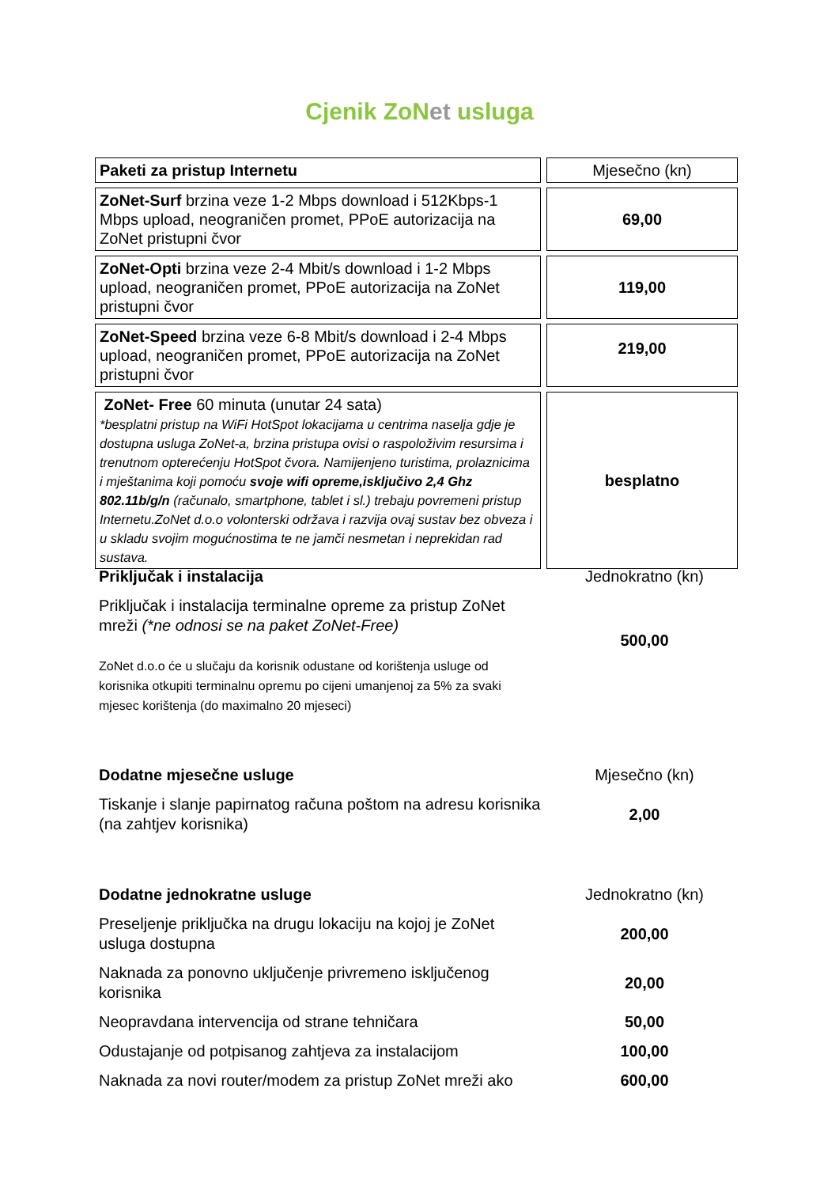Cjenik ZoNet usluga
| Paketi za pristup Internetu | Mjesečno (kn) |
| ZoNet-Surf brzina veze 1-2 Mbps download i 512Kbps-1 Mbps upload, neograničen promet, PPoE autorizacija na ZoNet pristupni čvor | 69,00 |
| ZoNet-Opti brzina veze 2-4 Mbit/s download i 1-2 Mbps upload, neograničen promet, PPoE autorizacija na ZoNet pristupni čvor | 119,00 |
| ZoNet-Speed brzina veze 6-8 Mbit/s download i 2-4 Mbps upload, neograničen promet, PPoE autorizacija na ZoNet pristupni čvor | 219,00 |
| ZoNet- Free 60 minuta (unutar 24 sata) *besplatni pristup na WiFi HotSpot lokacijama u centrima naselja gdje je dostupna usluga ZoNet-a, brzina pristupa ovisi o raspoloživim resursima i trenutnom opterećenju HotSpot čvora. Namijenjeno turistima, prolaznicima i mještanima koji pomoću svoje wifi opreme,isključivo 2,4 Ghz 802.11b/g/n (računalo, smartphone, tablet i sl.) trebaju povremeni pristup Internetu.ZoNet d.o.o volonterski održava i razvija ovaj sustav bez obveza i u skladu svojim mogućnostima te ne jamči nesmetan i neprekidan rad sustava. | besplatno |
| Priključak i instalacija | Jednokratno (kn) |
| Priključak i instalacija terminalne opreme za pristup ZoNet mreži (*ne odnosi se na paket ZoNet-Free) ZoNet d.o.o će u slučaju da korisnik odustane od korištenja usluge od korisnika otkupiti terminalnu opremu po cijeni umanjenoj za 5% za svaki mjesec korištenja (do maximalno 20 mjeseci) | 500,00 |
| Dodatne mjesečne usluge | Mjesečno (kn) |
| Tiskanje i slanje papirnatog računa poštom na adresu korisnika (na zahtjev korisnika) | 2,00 |
| Dodatne jednokratne usluge | Jednokratno (kn) |
| Preseljenje priključka na drugu lokaciju na kojoj je ZoNet usluga dostupna | 200,00 |
| Naknada za ponovno uključenje privremeno isključenog korisnika | 20,00 |
| Neopravdana intervencija od strane tehničara | 50,00 |
| Odustajanje od potpisanog zahtjeva za instalacijom | 100,00 |
| Naknada za novi router/modem za pristup ZoNet mreži ako | 600,00 |